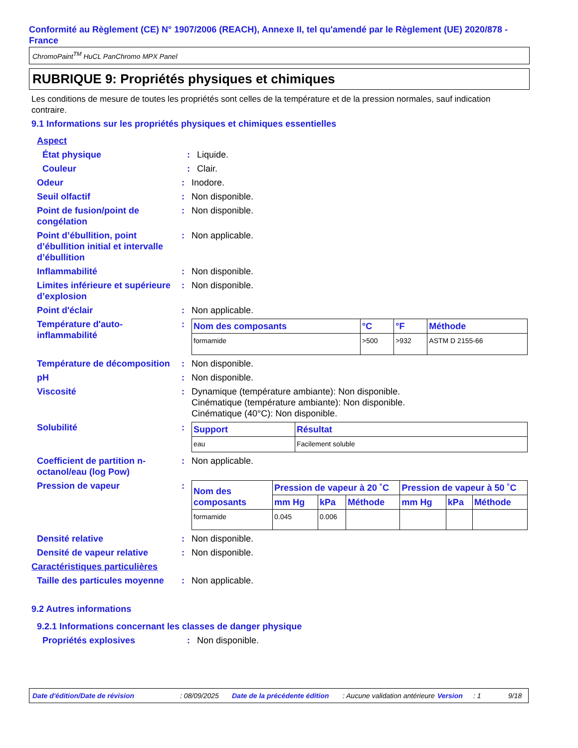Conformité au Règlement (CE) N° 1907/2006 (REACH), Annexe II, tel qu'amendé par le Règlement (UE) 2020/878 - France
ChromoPaint<sup>TM</sup> HuCL PanChromo MPX Panel
RUBRIQUE 9: Propriétés physiques et chimiques
Les conditions de mesure de toutes les propriétés sont celles de la température et de la pression normales, sauf indication contraire.
9.1 Informations sur les propriétés physiques et chimiques essentielles
Aspect
État physique : Liquide.
Couleur : Clair.
Odeur : Inodore.
Seuil olfactif : Non disponible.
Point de fusion/point de congélation
: Non disponible.
Point d’ébullition, point d’ébullition initial et intervalle d’ébullition
: Non applicable.
Inflammabilité : Non disponible.
Limites inférieure et supérieure d’explosion
: Non disponible.
Point d'éclair : Non applicable.
Température d'auto-inflammabilité
:
| Nom des composants | °C | °F | Méthode |
| --- | --- | --- | --- |
| formamide | >500 | >932 | ASTM D 2155-66 |
Température de décomposition
: Non disponible.
pH : Non disponible.
Viscosité : Dynamique (température ambiante): Non disponible.
Cinématique (température ambiante): Non disponible.
Cinématique (40°C): Non disponible.
Solubilité :
| Support | Résultat |
| --- | --- |
| eau | Facilement soluble |
Coefficient de partition n-octanol/eau (log Pow)
: Non applicable.
Pression de vapeur :
| Nom des composants | Pression de vapeur à 20 ˚C | | | Pression de vapeur à 50 ˚C | | |
| --- | --- | --- | --- | --- | --- | --- |
| | mm Hg | kPa | Méthode | mm Hg | kPa | Méthode |
| formamide | 0.045 | 0.006 | | | | |
Densité relative : Non disponible.
Densité de vapeur relative : Non disponible.
Caractéristiques particulières
Taille des particules moyenne
: Non applicable.
9.2 Autres informations
9.2.1 Informations concernant les classes de danger physique
Propriétés explosives : Non disponible.
Date d'édition/Date de révision: 08/09/2025 Date de la précédente édition: Aucune validation antérieure Version: 1 9/18